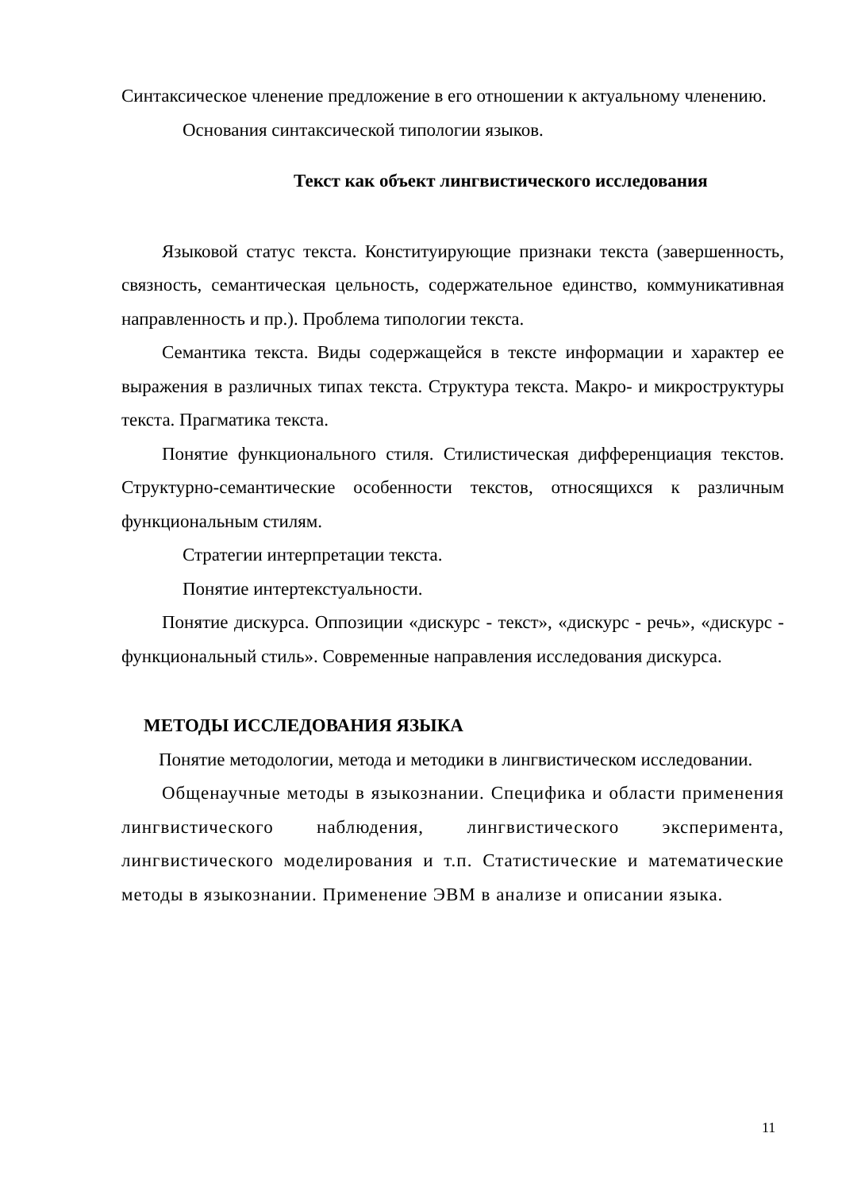Синтаксическое членение предложение в его отношении к актуальному членению.
Основания синтаксической типологии языков.
Текст как объект лингвистического исследования
Языковой статус текста. Конституирующие признаки текста (завершенность, связность, семантическая цельность, содержательное единство, коммуникативная направленность и пр.). Проблема типологии текста.
Семантика текста. Виды содержащейся в тексте информации и характер ее выражения в различных типах текста. Структура текста. Макро- и микроструктуры текста. Прагматика текста.
Понятие функционального стиля. Стилистическая дифференциация текстов. Структурно-семантические особенности текстов, относящихся к различным функциональным стилям.
Стратегии интерпретации текста.
Понятие интертекстуальности.
Понятие дискурса. Оппозиции «дискурс - текст», «дискурс - речь», «дискурс - функциональный стиль». Современные направления исследования дискурса.
МЕТОДЫ ИССЛЕДОВАНИЯ ЯЗЫКА
Понятие методологии, метода и методики в лингвистическом исследовании.
Общенаучные методы в языкознании. Специфика и области применения лингвистического наблюдения, лингвистического эксперимента, лингвистического моделирования и т.п. Статистические и математические методы в языкознании. Применение ЭВМ в анализе и описании языка.
11